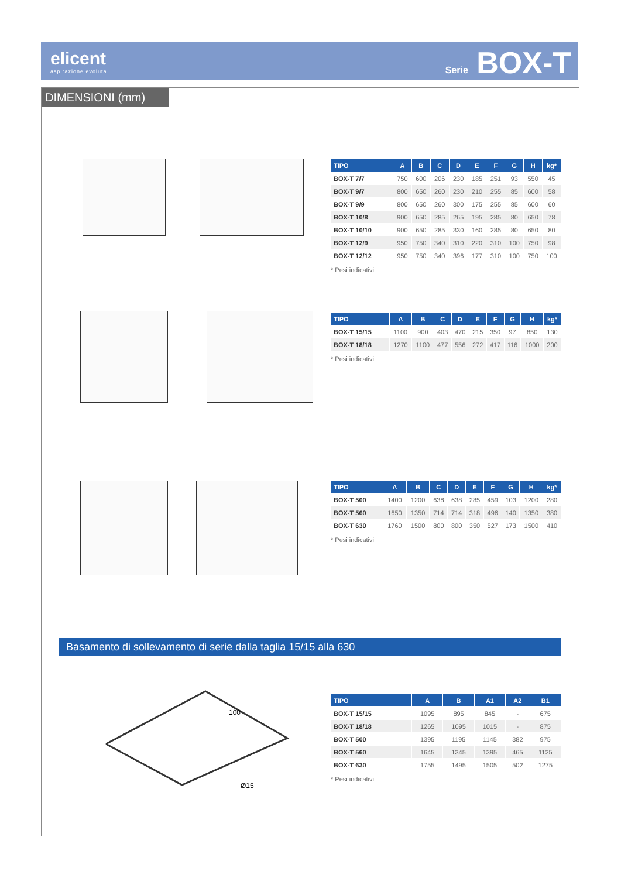elicent
aspirazione evoluta
Serie BOX-T
DIMENSIONI (mm)
| TIPO | A | B | C | D | E | F | G | H | kg* |
| --- | --- | --- | --- | --- | --- | --- | --- | --- | --- |
| BOX-T 7/7 | 750 | 600 | 206 | 230 | 185 | 251 | 93 | 550 | 45 |
| BOX-T 9/7 | 800 | 650 | 260 | 230 | 210 | 255 | 85 | 600 | 58 |
| BOX-T 9/9 | 800 | 650 | 260 | 300 | 175 | 255 | 85 | 600 | 60 |
| BOX-T 10/8 | 900 | 650 | 285 | 265 | 195 | 285 | 80 | 650 | 78 |
| BOX-T 10/10 | 900 | 650 | 285 | 330 | 160 | 285 | 80 | 650 | 80 |
| BOX-T 12/9 | 950 | 750 | 340 | 310 | 220 | 310 | 100 | 750 | 98 |
| BOX-T 12/12 | 950 | 750 | 340 | 396 | 177 | 310 | 100 | 750 | 100 |
* Pesi indicativi
| TIPO | A | B | C | D | E | F | G | H | kg* |
| --- | --- | --- | --- | --- | --- | --- | --- | --- | --- |
| BOX-T 15/15 | 1100 | 900 | 403 | 470 | 215 | 350 | 97 | 850 | 130 |
| BOX-T 18/18 | 1270 | 1100 | 477 | 556 | 272 | 417 | 116 | 1000 | 200 |
* Pesi indicativi
| TIPO | A | B | C | D | E | F | G | H | kg* |
| --- | --- | --- | --- | --- | --- | --- | --- | --- | --- |
| BOX-T 500 | 1400 | 1200 | 638 | 638 | 285 | 459 | 103 | 1200 | 280 |
| BOX-T 560 | 1650 | 1350 | 714 | 714 | 318 | 496 | 140 | 1350 | 380 |
| BOX-T 630 | 1760 | 1500 | 800 | 800 | 350 | 527 | 173 | 1500 | 410 |
* Pesi indicativi
Basamento di sollevamento di serie dalla taglia 15/15 alla 630
100
Ø15
| TIPO | A | B | A1 | A2 | B1 |
| --- | --- | --- | --- | --- | --- |
| BOX-T 15/15 | 1095 | 895 | 845 | - | 675 |
| BOX-T 18/18 | 1265 | 1095 | 1015 | - | 875 |
| BOX-T 500 | 1395 | 1195 | 1145 | 382 | 975 |
| BOX-T 560 | 1645 | 1345 | 1395 | 465 | 1125 |
| BOX-T 630 | 1755 | 1495 | 1505 | 502 | 1275 |
* Pesi indicativi